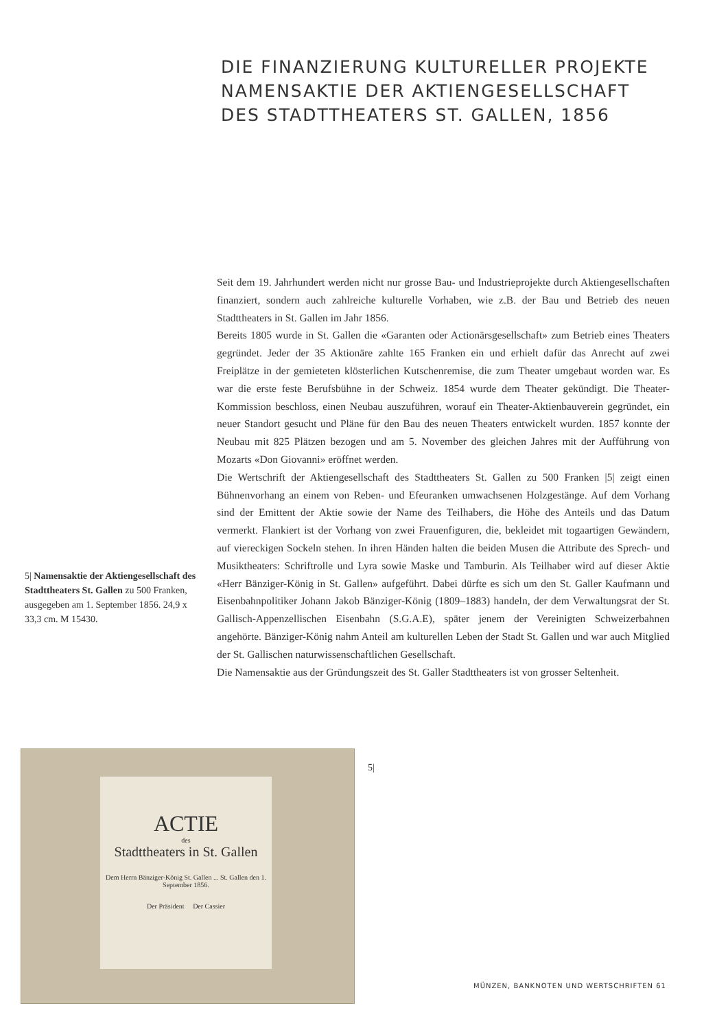DIE FINANZIERUNG KULTURELLER PROJEKTE
NAMENSAKTIE DER AKTIENGESELLSCHAFT
DES STADTTHEATERS ST. GALLEN, 1856
Seit dem 19. Jahrhundert werden nicht nur grosse Bau- und Industrieprojekte durch Aktiengesellschaften finanziert, sondern auch zahlreiche kulturelle Vorhaben, wie z.B. der Bau und Betrieb des neuen Stadttheaters in St. Gallen im Jahr 1856.
Bereits 1805 wurde in St. Gallen die «Garanten oder Actionärsgesellschaft» zum Betrieb eines Theaters gegründet. Jeder der 35 Aktionäre zahlte 165 Franken ein und erhielt dafür das Anrecht auf zwei Freiplätze in der gemieteten klösterlichen Kutschenremise, die zum Theater umgebaut worden war. Es war die erste feste Berufsbühne in der Schweiz. 1854 wurde dem Theater gekündigt. Die Theater-Kommission beschloss, einen Neubau auszuführen, worauf ein Theater-Aktienbauverein gegründet, ein neuer Standort gesucht und Pläne für den Bau des neuen Theaters entwickelt wurden. 1857 konnte der Neubau mit 825 Plätzen bezogen und am 5. November des gleichen Jahres mit der Aufführung von Mozarts «Don Giovanni» eröffnet werden.
Die Wertschrift der Aktiengesellschaft des Stadttheaters St. Gallen zu 500 Franken |5| zeigt einen Bühnenvorhang an einem von Reben- und Efeuranken umwachsenen Holzgestänge. Auf dem Vorhang sind der Emittent der Aktie sowie der Name des Teilhabers, die Höhe des Anteils und das Datum vermerkt. Flankiert ist der Vorhang von zwei Frauenfiguren, die, bekleidet mit togaartigen Gewändern, auf viereckigen Sockeln stehen. In ihren Händen halten die beiden Musen die Attribute des Sprech- und Musiktheaters: Schriftrolle und Lyra sowie Maske und Tamburin. Als Teilhaber wird auf dieser Aktie «Herr Bänziger-König in St. Gallen» aufgeführt. Dabei dürfte es sich um den St. Galler Kaufmann und Eisenbahnpolitiker Johann Jakob Bänziger-König (1809–1883) handeln, der dem Verwaltungsrat der St. Gallisch-Appenzellischen Eisenbahn (S.G.A.E), später jenem der Vereinigten Schweizerbahnen angehörte. Bänziger-König nahm Anteil am kulturellen Leben der Stadt St. Gallen und war auch Mitglied der St. Gallischen naturwissenschaftlichen Gesellschaft.
Die Namensaktie aus der Gründungszeit des St. Galler Stadttheaters ist von grosser Seltenheit.
5| Namensaktie der Aktiengesellschaft des Stadttheaters St. Gallen zu 500 Franken, ausgegeben am 1. September 1856. 24,9 x 33,3 cm. M 15430.
ACTIE
des
Stadttheaters in St. Gallen
Dem Herrn Bänziger-König St. Gallen ... St. Gallen den 1. September 1856.
Der Präsident Der Cassier
5|
MÜNZEN, BANKNOTEN UND WERTSCHRIFTEN 61